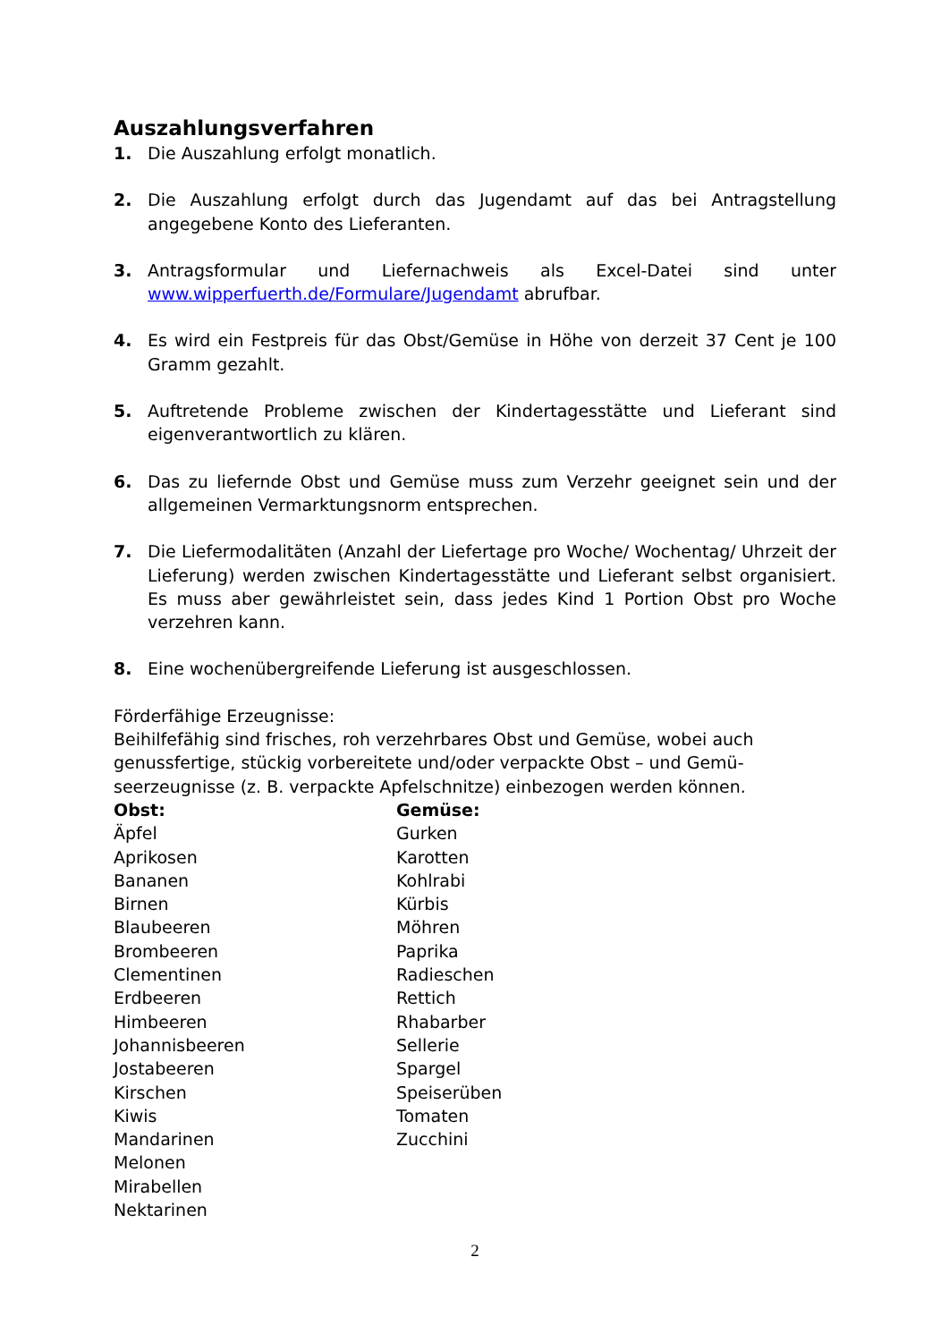Auszahlungsverfahren
1. Die Auszahlung erfolgt monatlich.
2. Die Auszahlung erfolgt durch das Jugendamt auf das bei Antragstellung angegebene Konto des Lieferanten.
3. Antragsformular und Liefernachweis als Excel-Datei sind unter www.wipperfuerth.de/Formulare/Jugendamt abrufbar.
4. Es wird ein Festpreis für das Obst/Gemüse in Höhe von derzeit 37 Cent je 100 Gramm gezahlt.
5. Auftretende Probleme zwischen der Kindertagesstätte und Lieferant sind eigenverantwortlich zu klären.
6. Das zu liefernde Obst und Gemüse muss zum Verzehr geeignet sein und der allgemeinen Vermarktungsnorm entsprechen.
7. Die Liefermodalitäten (Anzahl der Liefertage pro Woche/ Wochentag/ Uhrzeit der Lieferung) werden zwischen Kindertagesstätte und Lieferant selbst organisiert. Es muss aber gewährleistet sein, dass jedes Kind 1 Portion Obst pro Woche verzehren kann.
8. Eine wochenübergreifende Lieferung ist ausgeschlossen.
Förderfähige Erzeugnisse:
Beihilfefähig sind frisches, roh verzehrbares Obst und Gemüse, wobei auch genussfertige, stückig vorbereitete und/oder verpackte Obst – und Gemü-seerzeugnisse (z. B. verpackte Apfelschnitze) einbezogen werden können.
Obst:
Äpfel
Aprikosen
Bananen
Birnen
Blaubeeren
Brombeeren
Clementinen
Erdbeeren
Himbeeren
Johannisbeeren
Jostabeeren
Kirschen
Kiwis
Mandarinen
Melonen
Mirabellen
Nektarinen
Gemüse:
Gurken
Karotten
Kohlrabi
Kürbis
Möhren
Paprika
Radieschen
Rettich
Rhabarber
Sellerie
Spargel
Speiserüben
Tomaten
Zucchini
2